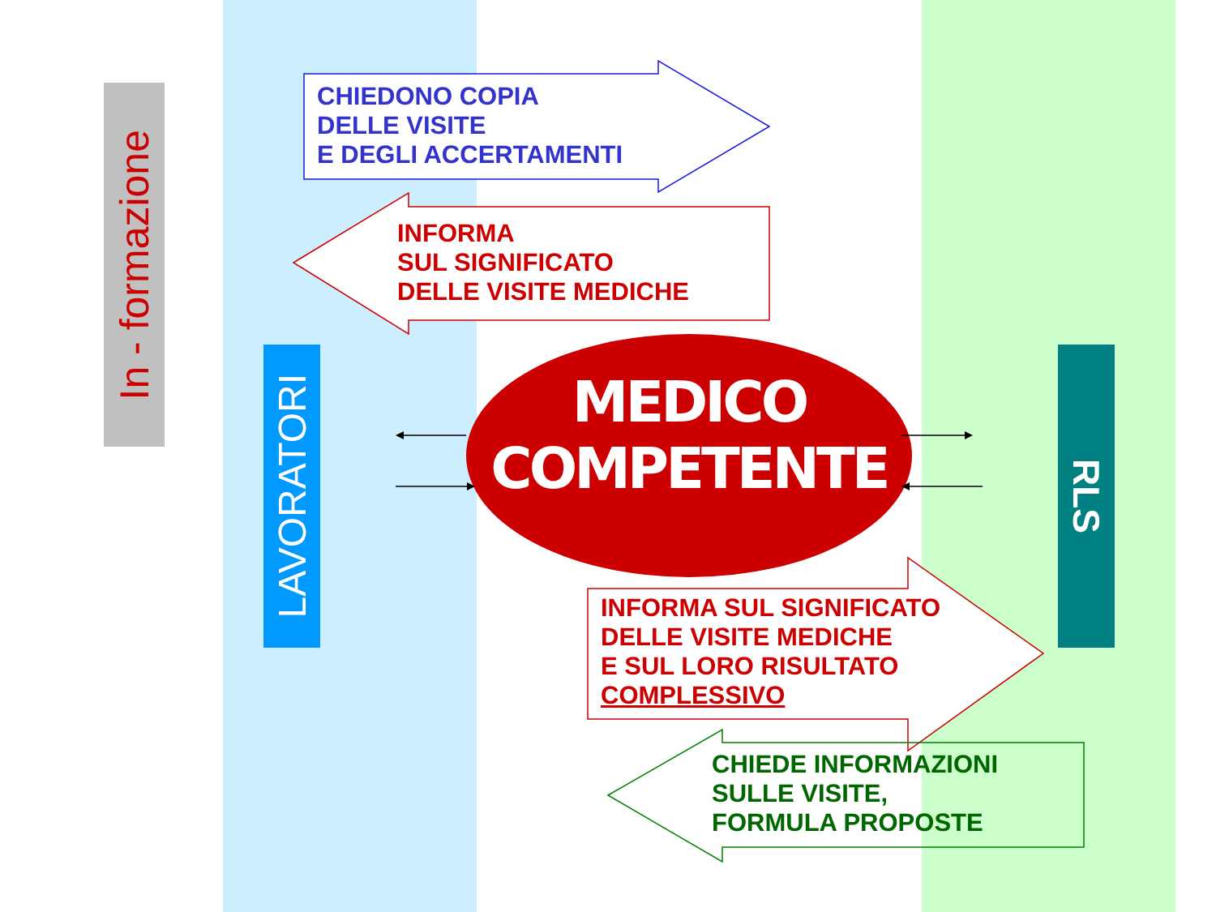In - formazione
CHIEDONO COPIA
DELLE VISITE
E DEGLI ACCERTAMENTI
INFORMA
SUL SIGNIFICATO
DELLE VISITE MEDICHE
LAVORATORI
MEDICO
COMPETENTE
RLS
INFORMA SUL SIGNIFICATO
DELLE VISITE MEDICHE
E SUL LORO RISULTATO
COMPLESSIVO
CHIEDE INFORMAZIONI
SULLE VISITE,
FORMULA PROPOSTE